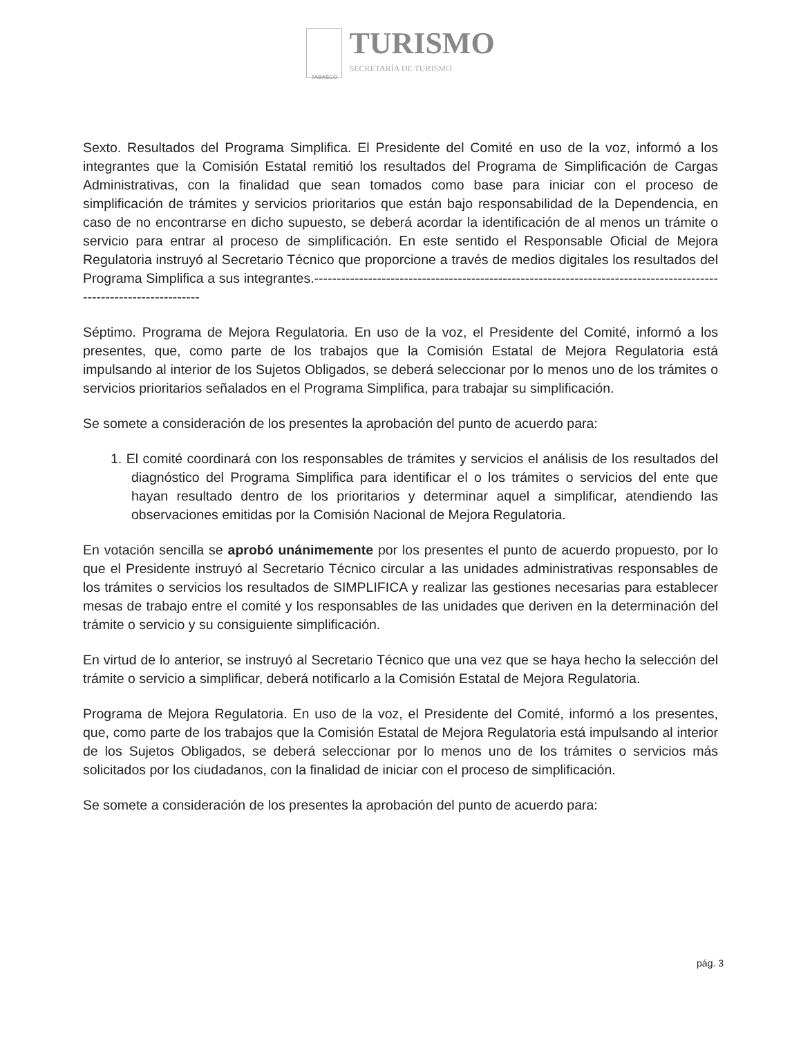TABASCO
TURISMO
SECRETARÍA DE TURISMO
Sexto. Resultados del Programa Simplifica. El Presidente del Comité en uso de la voz, informó a los integrantes que la Comisión Estatal remitió los resultados del Programa de Simplificación de Cargas Administrativas, con la finalidad que sean tomados como base para iniciar con el proceso de simplificación de trámites y servicios prioritarios que están bajo responsabilidad de la Dependencia, en caso de no encontrarse en dicho supuesto, se deberá acordar la identificación de al menos un trámite o servicio para entrar al proceso de simplificación. En este sentido el Responsable Oficial de Mejora Regulatoria instruyó al Secretario Técnico que proporcione a través de medios digitales los resultados del Programa Simplifica a sus integrantes.--------------------------------------------------------------------------------------------------------------------
Séptimo. Programa de Mejora Regulatoria. En uso de la voz, el Presidente del Comité, informó a los presentes, que, como parte de los trabajos que la Comisión Estatal de Mejora Regulatoria está impulsando al interior de los Sujetos Obligados, se deberá seleccionar por lo menos uno de los trámites o servicios prioritarios señalados en el Programa Simplifica, para trabajar su simplificación.
Se somete a consideración de los presentes la aprobación del punto de acuerdo para:
1. El comité coordinará con los responsables de trámites y servicios el análisis de los resultados del diagnóstico del Programa Simplifica para identificar el o los trámites o servicios del ente que hayan resultado dentro de los prioritarios y determinar aquel a simplificar, atendiendo las observaciones emitidas por la Comisión Nacional de Mejora Regulatoria.
En votación sencilla se aprobó unánimemente por los presentes el punto de acuerdo propuesto, por lo que el Presidente instruyó al Secretario Técnico circular a las unidades administrativas responsables de los trámites o servicios los resultados de SIMPLIFICA y realizar las gestiones necesarias para establecer mesas de trabajo entre el comité y los responsables de las unidades que deriven en la determinación del trámite o servicio y su consiguiente simplificación.
En virtud de lo anterior, se instruyó al Secretario Técnico que una vez que se haya hecho la selección del trámite o servicio a simplificar, deberá notificarlo a la Comisión Estatal de Mejora Regulatoria.
Programa de Mejora Regulatoria. En uso de la voz, el Presidente del Comité, informó a los presentes, que, como parte de los trabajos que la Comisión Estatal de Mejora Regulatoria está impulsando al interior de los Sujetos Obligados, se deberá seleccionar por lo menos uno de los trámites o servicios más solicitados por los ciudadanos, con la finalidad de iniciar con el proceso de simplificación.
Se somete a consideración de los presentes la aprobación del punto de acuerdo para:
pág. 3